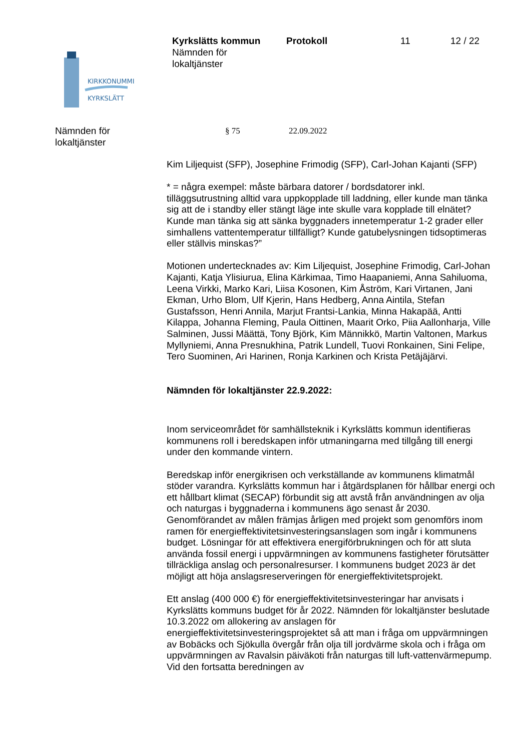Kyrkslätts kommun
Nämnden för
lokaltjänster
Protokoll 11 12 / 22
KIRKKONUMMI
KYRKSLÄTT
Nämnden för
lokaltjänster
§ 75 22.09.2022
Kim Liljequist (SFP), Josephine Frimodig (SFP), Carl-Johan Kajanti (SFP)
* = några exempel: måste bärbara datorer / bordsdatorer inkl. tilläggsutrustning alltid vara uppkopplade till laddning, eller kunde man tänka sig att de i standby eller stängt läge inte skulle vara kopplade till elnätet? Kunde man tänka sig att sänka byggnaders innetemperatur 1-2 grader eller simhallens vattentemperatur tillfälligt? Kunde gatubelysningen tidsoptimeras eller ställvis minskas?”
Motionen undertecknades av: Kim Liljequist, Josephine Frimodig, Carl-Johan Kajanti, Katja Ylisiurua, Elina Kärkimaa, Timo Haapaniemi, Anna Sahiluoma, Leena Virkki, Marko Kari, Liisa Kosonen, Kim Åström, Kari Virtanen, Jani Ekman, Urho Blom, Ulf Kjerin, Hans Hedberg, Anna Aintila, Stefan Gustafsson, Henri Annila, Marjut Frantsi-Lankia, Minna Hakapää, Antti Kilappa, Johanna Fleming, Paula Oittinen, Maarit Orko, Piia Aallonharja, Ville Salminen, Jussi Määttä, Tony Björk, Kim Männikkö, Martin Valtonen, Markus Myllyniemi, Anna Presnukhina, Patrik Lundell, Tuovi Ronkainen, Sini Felipe, Tero Suominen, Ari Harinen, Ronja Karkinen och Krista Petäjäjärvi.
Nämnden för lokaltjänster 22.9.2022:
Inom serviceområdet för samhällsteknik i Kyrkslätts kommun identifieras kommunens roll i beredskapen inför utmaningarna med tillgång till energi under den kommande vintern.
Beredskap inför energikrisen och verkställande av kommunens klimatmål stöder varandra. Kyrkslätts kommun har i åtgärdsplanen för hållbar energi och ett hållbart klimat (SECAP) förbundit sig att avstå från användningen av olja och naturgas i byggnaderna i kommunens ägo senast år 2030. Genomförandet av målen främjas årligen med projekt som genomförs inom ramen för energieffektivitetsinvesteringsanslagen som ingår i kommunens budget. Lösningar för att effektivera energiförbrukningen och för att sluta använda fossil energi i uppvärmningen av kommunens fastigheter förutsätter tillräckliga anslag och personalresurser. I kommunens budget 2023 är det möjligt att höja anslagsreserveringen för energieffektivitetsprojekt.
Ett anslag (400 000 €) för energieffektivitetsinvesteringar har anvisats i Kyrkslätts kommuns budget för år 2022. Nämnden för lokaltjänster beslutade 10.3.2022 om allokering av anslagen för energieffektivitetsinvesteringsprojektet så att man i fråga om uppvärmningen av Bobäcks och Sjökulla övergår från olja till jordvärme skola och i fråga om uppvärmningen av Ravalsin päiväkoti från naturgas till luft-vattenvärmepump. Vid den fortsatta beredningen av